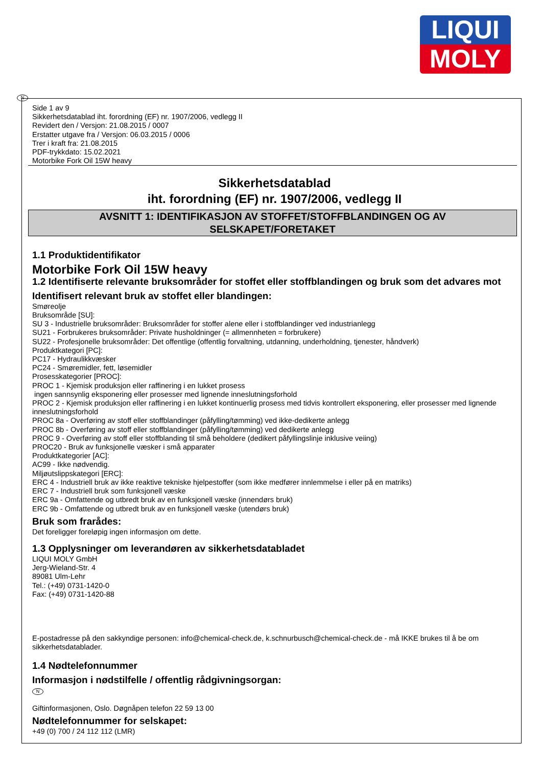LIQUI
MOLY
N Side 1 av 9
Sikkerhetsdatablad iht. forordning (EF) nr. 1907/2006, vedlegg II
Revidert den / Versjon: 21.08.2015 / 0007
Erstatter utgave fra / Versjon: 06.03.2015 / 0006
Trer i kraft fra: 21.08.2015
PDF-trykkdato: 15.02.2021
Motorbike Fork Oil 15W heavy
Sikkerhetsdatablad
iht. forordning (EF) nr. 1907/2006, vedlegg II
AVSNITT 1: IDENTIFIKASJON AV STOFFET/STOFFBLANDINGEN OG AV
SELSKAPET/FORETAKET
1.1 Produktidentifikator
Motorbike Fork Oil 15W heavy
1.2 Identifiserte relevante bruksområder for stoffet eller stoffblandingen og bruk som det advares mot
Identifisert relevant bruk av stoffet eller blandingen:
Smøreolje
Bruksområde [SU]:
SU 3 - Industrielle bruksområder: Bruksområder for stoffer alene eller i stoffblandinger ved industrianlegg
SU21 - Forbrukeres bruksområder: Private husholdninger (= allmennheten = forbrukere)
SU22 - Profesjonelle bruksområder: Det offentlige (offentlig forvaltning, utdanning, underholdning, tjenester, håndverk)
Produktkategori [PC]:
PC17 - Hydraulikkvæsker
PC24 - Smøremidler, fett, løsemidler
Prosesskategorier [PROC]:
PROC 1 - Kjemisk produksjon eller raffinering i en lukket prosess
ingen sannsynlig eksponering eller prosesser med lignende inneslutningsforhold
PROC 2 - Kjemisk produksjon eller raffinering i en lukket kontinuerlig prosess med tidvis kontrollert eksponering, eller prosesser med lignende inneslutningsforhold
PROC 8a - Overføring av stoff eller stoffblandinger (påfylling/tømming) ved ikke-dedikerte anlegg
PROC 8b - Overføring av stoff eller stoffblandinger (påfylling/tømming) ved dedikerte anlegg
PROC 9 - Overføring av stoff eller stoffblanding til små beholdere (dedikert påfyllingslinje inklusive veiing)
PROC20 - Bruk av funksjonelle væsker i små apparater
Produktkategorier [AC]:
AC99 - Ikke nødvendig.
Miljøutslippskategori [ERC]:
ERC 4 - Industriell bruk av ikke reaktive tekniske hjelpestoffer (som ikke medfører innlemmelse i eller på en matriks)
ERC 7 - Industriell bruk som funksjonell væske
ERC 9a - Omfattende og utbredt bruk av en funksjonell væske (innendørs bruk)
ERC 9b - Omfattende og utbredt bruk av en funksjonell væske (utendørs bruk)
Bruk som frarådes:
Det foreligger foreløpig ingen informasjon om dette.
1.3 Opplysninger om leverandøren av sikkerhetsdatabladet
LIQUI MOLY GmbH
Jerg-Wieland-Str. 4
89081 Ulm-Lehr
Tel.: (+49) 0731-1420-0
Fax: (+49) 0731-1420-88
E-postadresse på den sakkyndige personen: info@chemical-check.de, k.schnurbusch@chemical-check.de - må IKKE brukes til å be om sikkerhetsdatablader.
1.4 Nødtelefonnummer
Informasjon i nødstilfelle / offentlig rådgivningsorgan:
N
Giftinformasjonen, Oslo. Døgnåpen telefon 22 59 13 00
Nødtelefonnummer for selskapet:
+49 (0) 700 / 24 112 112 (LMR)